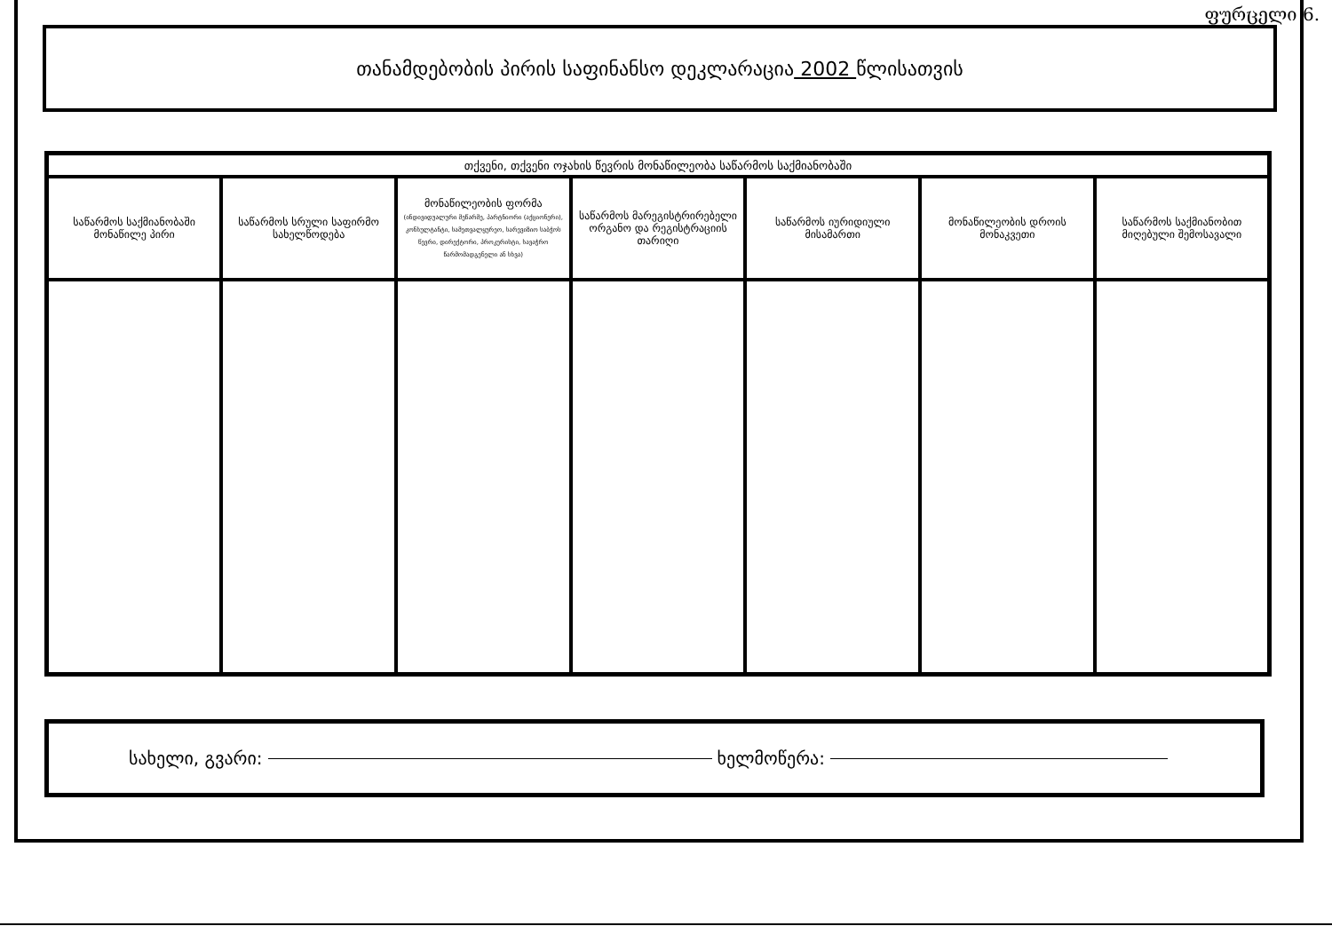ფურცელი 6.
თანამდებობის პირის საფინანსო დეკლარაცია 2002 წლისათვის
| თქვენი, თქვენი ოჯახის წევრის მონაწილეობა საწარმოს საქმიანობაში | | | | | | |
| --- | --- | --- | --- | --- | --- | --- |
| საწარმოს საქმიანობაში მონაწილე პირი | საწარმოს სრული საფირმო სახელწოდება | მონაწილეობის ფორმა (ინდივიდუალური მეწარმე, პარტნიორი (აქციონერი), კონსულტანტი, სამეთვალყურეო, სარევიზიო საბჭოს წევრი, დირექტორი, პროკურისტი, სავაჭრო წარმომადგენელი ან სხვა) | საწარმოს მარეგისტრირებელი ორგანო და რეგისტრაციის თარიღი | საწარმოს იურიდიული მისამართი | მონაწილეობის დროის მონაკვეთი | საწარმოს საქმიანობით მიღებული შემოსავალი |
სახელი, გვარი: ხელმოწერა: